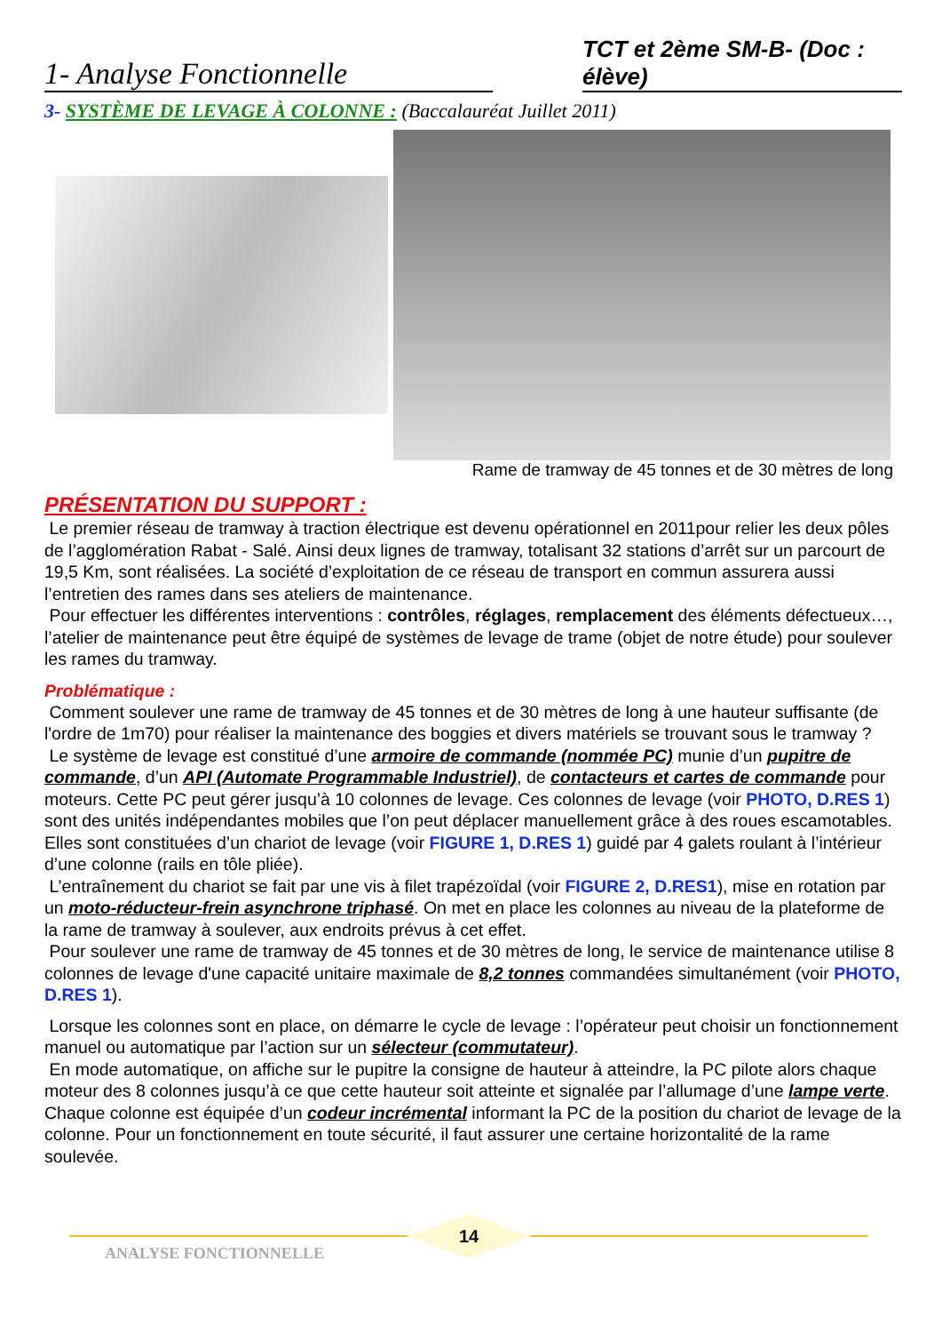1- Analyse Fonctionnelle
TCT et 2ème SM-B- (Doc : élève)
3- SYSTÈME DE LEVAGE À COLONNE : (Baccalauréat Juillet 2011)
Rame de tramway de 45 tonnes et de 30 mètres de long
PRÉSENTATION DU SUPPORT :
Le premier réseau de tramway à traction électrique est devenu opérationnel en 2011pour relier les deux pôles de l’agglomération Rabat - Salé. Ainsi deux lignes de tramway, totalisant 32 stations d’arrêt sur un parcourt de 19,5 Km, sont réalisées. La société d’exploitation de ce réseau de transport en commun assurera aussi l’entretien des rames dans ses ateliers de maintenance.
Pour effectuer les différentes interventions : contrôles, réglages, remplacement des éléments défectueux…, l’atelier de maintenance peut être équipé de systèmes de levage de trame (objet de notre étude) pour soulever les rames du tramway.
Problématique :
Comment soulever une rame de tramway de 45 tonnes et de 30 mètres de long à une hauteur suffisante (de l'ordre de 1m70) pour réaliser la maintenance des boggies et divers matériels se trouvant sous le tramway ?
Le système de levage est constitué d’une armoire de commande (nommée PC) munie d’un pupitre de commande, d’un API (Automate Programmable Industriel), de contacteurs et cartes de commande pour moteurs. Cette PC peut gérer jusqu’à 10 colonnes de levage. Ces colonnes de levage (voir PHOTO, D.RES 1) sont des unités indépendantes mobiles que l’on peut déplacer manuellement grâce à des roues escamotables. Elles sont constituées d’un chariot de levage (voir FIGURE 1, D.RES 1) guidé par 4 galets roulant à l’intérieur d’une colonne (rails en tôle pliée).
L’entraînement du chariot se fait par une vis à filet trapézoïdal (voir FIGURE 2, D.RES1), mise en rotation par un moto-réducteur-frein asynchrone triphasé. On met en place les colonnes au niveau de la plateforme de la rame de tramway à soulever, aux endroits prévus à cet effet.
Pour soulever une rame de tramway de 45 tonnes et de 30 mètres de long, le service de maintenance utilise 8 colonnes de levage d'une capacité unitaire maximale de 8,2 tonnes commandées simultanément (voir PHOTO, D.RES 1).
Lorsque les colonnes sont en place, on démarre le cycle de levage : l’opérateur peut choisir un fonctionnement manuel ou automatique par l’action sur un sélecteur (commutateur).
En mode automatique, on affiche sur le pupitre la consigne de hauteur à atteindre, la PC pilote alors chaque moteur des 8 colonnes jusqu’à ce que cette hauteur soit atteinte et signalée par l’allumage d’une lampe verte. Chaque colonne est équipée d’un codeur incrémental informant la PC de la position du chariot de levage de la colonne. Pour un fonctionnement en toute sécurité, il faut assurer une certaine horizontalité de la rame soulevée.
14
ANALYSE FONCTIONNELLE